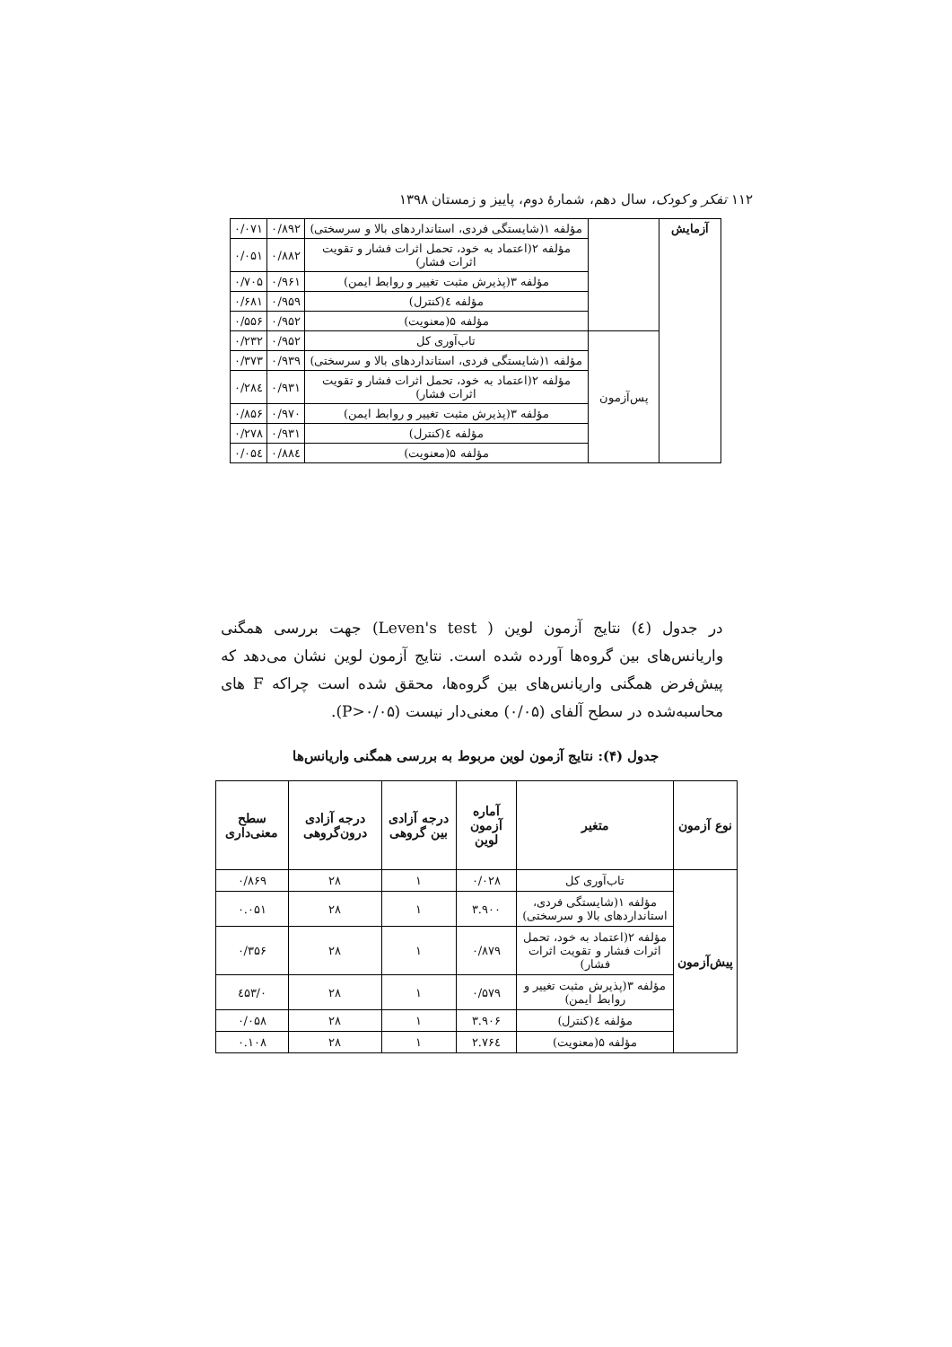۱۱۲ تفکر و کودک، سال دهم، شمارهٔ دوم، پاییز و زمستان ۱۳۹۸
| آزمایش | | مؤلفه ۱(شایستگی فردی، استانداردهای بالا و سرسختی) | ۰/۸۹۲ | ۰/۰۷۱ |
| | | مؤلفه ۲(اعتماد به خود، تحمل اثرات فشار و تقویت اثرات فشار) | ۰/۸۸۲ | ۰/۰۵۱ |
| | | مؤلفه ۳(پذیرش مثبت تغییر و روابط ایمن) | ۰/۹۶۱ | ۰/۷۰۵ |
| | | مؤلفه ٤(کنترل) | ۰/۹۵۹ | ۰/۶۸۱ |
| | | مؤلفه ۵(معنویت) | ۰/۹۵۲ | ۰/۵۵۶ |
| | پس‌آزمون | تاب‌آوری کل | ۰/۹۵۲ | ۰/۲۳۲ |
| | | مؤلفه ۱(شایستگی فردی، استانداردهای بالا و سرسختی) | ۰/۹۳۹ | ۰/۳۷۳ |
| | | مؤلفه ۲(اعتماد به خود، تحمل اثرات فشار و تقویت اثرات فشار) | ۰/۹۳۱ | ۰/۲۸٤ |
| | | مؤلفه ۳(پذیرش مثبت تغییر و روابط ایمن) | ۰/۹۷۰ | ۰/۸۵۶ |
| | | مؤلفه ٤(کنترل) | ۰/۹۳۱ | ۰/۲۷۸ |
| | | مؤلفه ۵(معنویت) | ۰/۸۸٤ | ۰/۰۵٤ |
در جدول (٤) نتایج آزمون لوین ( Leven's test) جهت بررسی همگنی واریانس‌های بین گروه‌ها آورده شده است. نتایج آزمون لوین نشان می‌دهد که پیش‌فرض همگنی واریانس‌های بین گروه‌ها، محقق شده است چراکه F های محاسبه‌شده در سطح آلفای (۰/۰۵) معنی‌دار نیست (P>۰/۰۵).
جدول (۴): نتایج آزمون لوین مربوط به بررسی همگنی واریانس‌ها
| نوع آزمون | متغیر | آماره آزمون لوین | درجه آزادی بین گروهی | درجه آزادی درون‌گروهی | سطح معنی‌داری |
| --- | --- | --- | --- | --- | --- |
| پیش‌آزمون | تاب‌آوری کل | ۰/۰۲۸ | ۱ | ۲۸ | ۰/۸۶۹ |
| | مؤلفه ۱(شایستگی فردی، استانداردهای بالا و سرسختی) | ۳.۹۰۰ | ۱ | ۲۸ | ۰.۰۵۱ |
| | مؤلفه ۲(اعتماد به خود، تحمل اثرات فشار و تقویت اثرات فشار) | ۰/۸۷۹ | ۱ | ۲۸ | ۰/۳۵۶ |
| | مؤلفه ۳(پذیرش مثبت تغییر و روابط ایمن) | ۰/۵۷۹ | ۱ | ۲۸ | ۰/٤۵۳ |
| | مؤلفه ٤(کنترل) | ۳.۹۰۶ | ۱ | ۲۸ | ۰/۰۵۸ |
| | مؤلفه ۵(معنویت) | ۲.۷۶٤ | ۱ | ۲۸ | ۰.۱۰۸ |